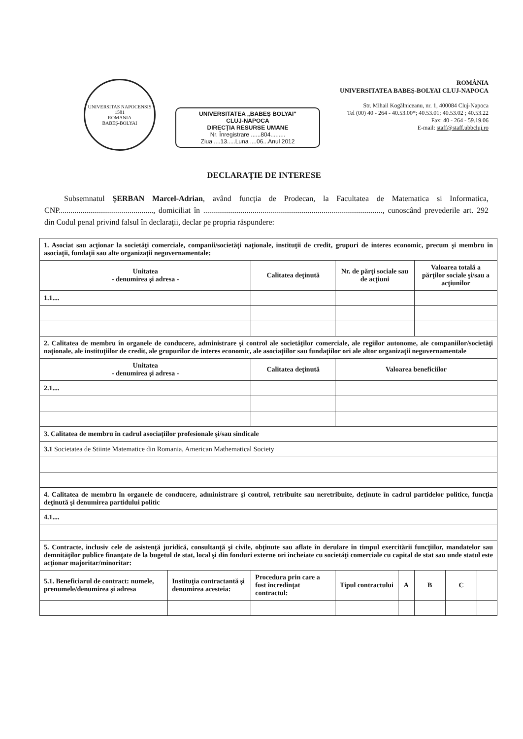UNIVERSITAS NAPOCENSIS
1581
ROMANIA
BABEŞ-BOLYAI
UNIVERSITATEA „BABEŞ BOLYAI"
CLUJ-NAPOCA
DIRECŢIA RESURSE UMANE
Nr. Înregistrare ......804.........
Ziua ....13.....Luna ....06...Anul 2012
ROMÂNIA
UNIVERSITATEA BABEŞ-BOLYAI CLUJ-NAPOCA
Str. Mihail Kogălniceanu, nr. 1, 400084 Cluj-Napoca
Tel (00) 40 - 264 - 40.53.00*; 40.53.01; 40.53.02 ; 40.53.22
Fax: 40 - 264 - 59.19.06
E-mail: staff@staff.ubbcluj.ro
DECLARAŢIE DE INTERESE
Subsemnatul ŞERBAN Marcel-Adrian, având funcţia de Prodecan, la Facultatea de Matematica si Informatica, CNP................................................, domiciliat în ..........................................................................................., cunoscând prevederile art. 292 din Codul penal privind falsul în declaraţii, declar pe propria răspundere:
| 1. Asociat sau acţionar la societăţi comerciale, companii/societăţi naţionale, instituţii de credit, grupuri de interes economic, precum şi membru în asociaţii, fundaţii sau alte organizaţii neguvernamentale: | | | | | | | |
| Unitatea - denumirea şi adresa - | | Calitatea deţinută | Nr. de părţi sociale sau de acţiuni | | Valoarea totală a părţilor sociale şi/sau a acţiunilor | | |
| 1.1.... | | | | | | | |
| 2. Calitatea de membru în organele de conducere, administrare şi control ale societăţilor comerciale, ale regiilor autonome, ale companiilor/societăţi naţionale, ale instituţiilor de credit, ale grupurilor de interes economic, ale asociaţiilor sau fundaţiilor ori ale altor organizaţii neguvernamentale | | | | | | | |
| Unitatea - denumirea şi adresa - | | Calitatea deţinută | Valoarea beneficiilor | | | | |
| 2.1.... | | | | | | | |
| 3. Calitatea de membru în cadrul asociaţiilor profesionale şi/sau sindicale | | | | | | | |
| 3.1 Societatea de Stiinte Matematice din Romania, American Mathematical Society | | | | | | | |
| 4. Calitatea de membru în organele de conducere, administrare şi control, retribuite sau neretribuite, deţinute în cadrul partidelor politice, funcţia deţinută şi denumirea partidului politic | | | | | | | |
| 4.1.... | | | | | | | |
| 5. Contracte, inclusiv cele de asistenţă juridică, consultanţă şi civile, obţinute sau aflate în derulare în timpul exercitării funcţiilor, mandatelor sau demnităţilor publice finanţate de la bugetul de stat, local şi din fonduri externe ori încheiate cu societăţi comerciale cu capital de stat sau unde statul este acţionar majoritar/minoritar: | | | | | | | |
| 5.1. Beneficiarul de contract: numele, prenumele/denumirea şi adresa | Instituţia contractantă şi denumirea acesteia: | Procedura prin care a fost încredinţat contractul: | Tipul contractului | A | B | C | |